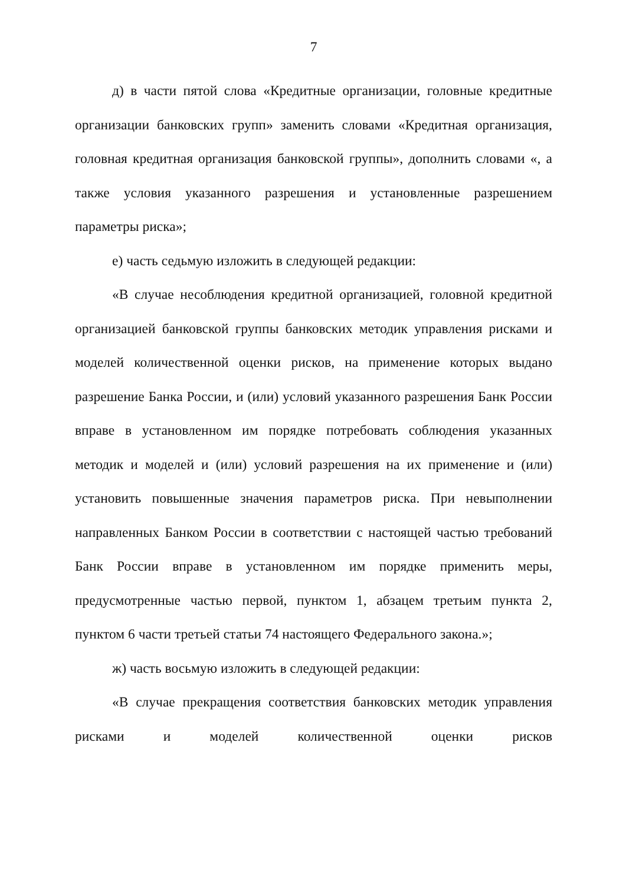7
д) в части пятой слова «Кредитные организации, головные кредитные организации банковских групп» заменить словами «Кредитная организация, головная кредитная организация банковской группы», дополнить словами «, а также условия указанного разрешения и установленные разрешением параметры риска»;
е) часть седьмую изложить в следующей редакции:
«В случае несоблюдения кредитной организацией, головной кредитной организацией банковской группы банковских методик управления рисками и моделей количественной оценки рисков, на применение которых выдано разрешение Банка России, и (или) условий указанного разрешения Банк России вправе в установленном им порядке потребовать соблюдения указанных методик и моделей и (или) условий разрешения на их применение и (или) установить повышенные значения параметров риска. При невыполнении направленных Банком России в соответствии с настоящей частью требований Банк России вправе в установленном им порядке применить меры, предусмотренные частью первой, пунктом 1, абзацем третьим пункта 2, пунктом 6 части третьей статьи 74 настоящего Федерального закона.»;
ж) часть восьмую изложить в следующей редакции:
«В случае прекращения соответствия банковских методик управления рисками и моделей количественной оценки рисков